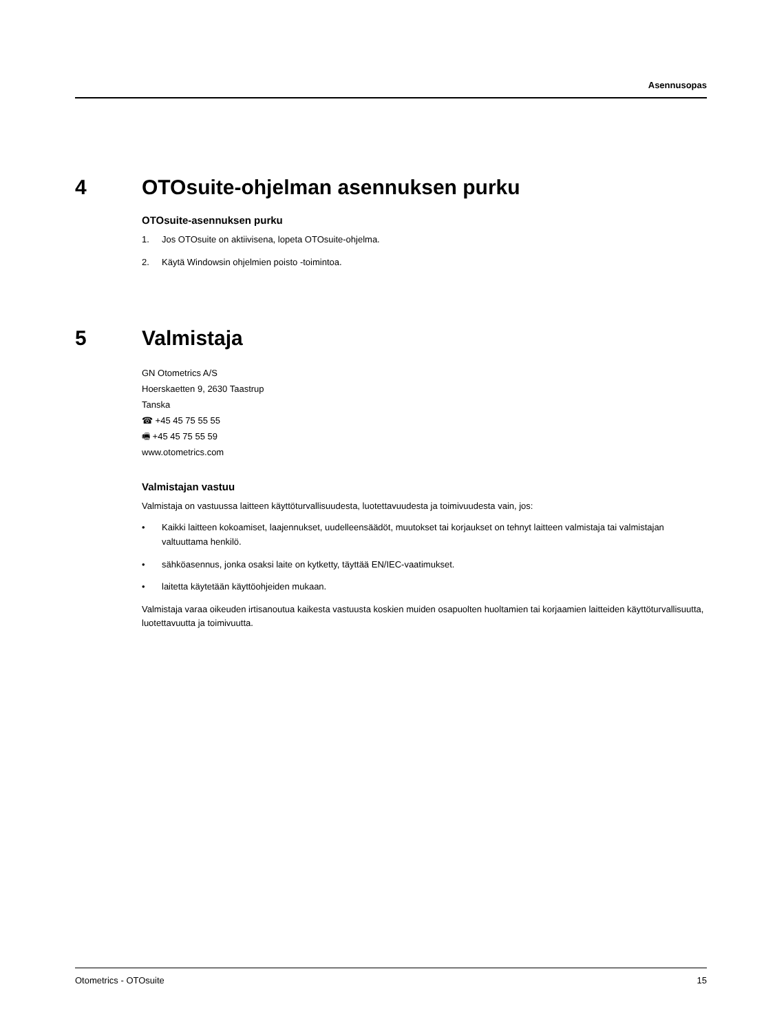Asennusopas
4 OTOsuite-ohjelman asennuksen purku
OTOsuite-asennuksen purku
1. Jos OTOsuite on aktiivisena, lopeta OTOsuite-ohjelma.
2. Käytä Windowsin ohjelmien poisto -toimintoa.
5 Valmistaja
GN Otometrics A/S
Hoerskaetten 9, 2630 Taastrup
Tanska
☎ +45 45 75 55 55
🖷 +45 45 75 55 59
www.otometrics.com
Valmistajan vastuu
Valmistaja on vastuussa laitteen käyttöturvallisuudesta, luotettavuudesta ja toimivuudesta vain, jos:
• Kaikki laitteen kokoamiset, laajennukset, uudelleensäädöt, muutokset tai korjaukset on tehnyt laitteen valmistaja tai valmistajan valtuuttama henkilö.
• sähköasennus, jonka osaksi laite on kytketty, täyttää EN/IEC-vaatimukset.
• laitetta käytetään käyttöohjeiden mukaan.
Valmistaja varaa oikeuden irtisanoutua kaikesta vastuusta koskien muiden osapuolten huoltamien tai korjaamien laitteiden käyttöturvallisuutta, luotettavuutta ja toimivuutta.
Otometrics - OTOsuite 15